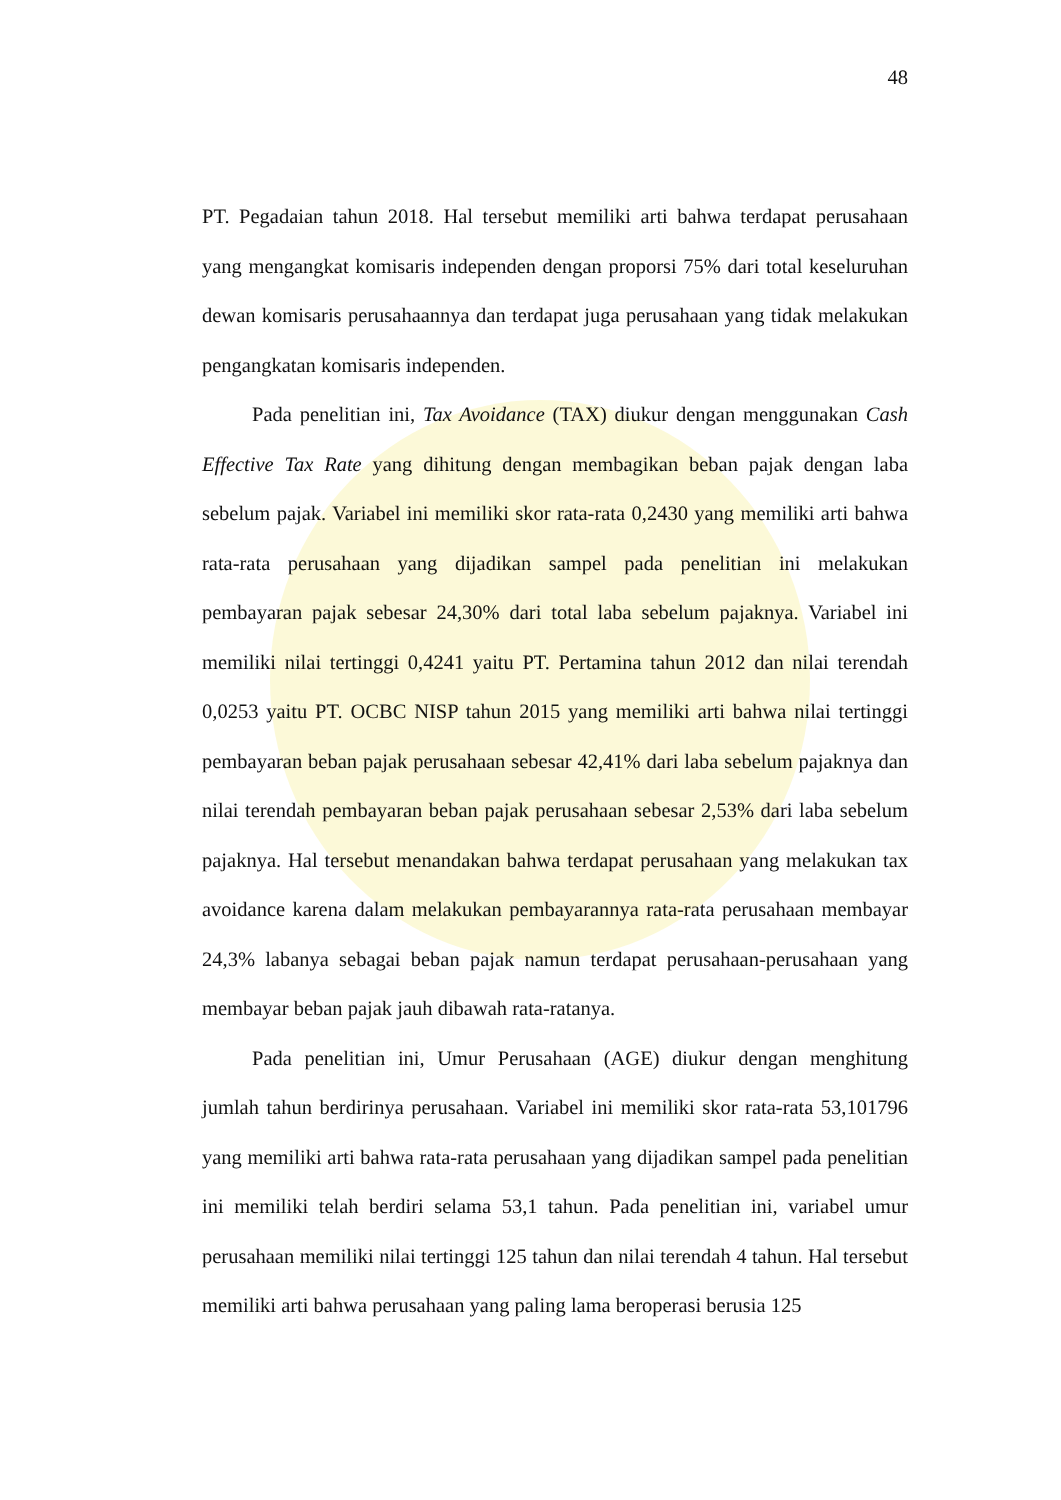48
PT. Pegadaian tahun 2018. Hal tersebut memiliki arti bahwa terdapat perusahaan yang mengangkat komisaris independen dengan proporsi 75% dari total keseluruhan dewan komisaris perusahaannya dan terdapat juga perusahaan yang tidak melakukan pengangkatan komisaris independen.
Pada penelitian ini, Tax Avoidance (TAX) diukur dengan menggunakan Cash Effective Tax Rate yang dihitung dengan membagikan beban pajak dengan laba sebelum pajak. Variabel ini memiliki skor rata-rata 0,2430 yang memiliki arti bahwa rata-rata perusahaan yang dijadikan sampel pada penelitian ini melakukan pembayaran pajak sebesar 24,30% dari total laba sebelum pajaknya. Variabel ini memiliki nilai tertinggi 0,4241 yaitu PT. Pertamina tahun 2012 dan nilai terendah 0,0253 yaitu PT. OCBC NISP tahun 2015 yang memiliki arti bahwa nilai tertinggi pembayaran beban pajak perusahaan sebesar 42,41% dari laba sebelum pajaknya dan nilai terendah pembayaran beban pajak perusahaan sebesar 2,53% dari laba sebelum pajaknya. Hal tersebut menandakan bahwa terdapat perusahaan yang melakukan tax avoidance karena dalam melakukan pembayarannya rata-rata perusahaan membayar 24,3% labanya sebagai beban pajak namun terdapat perusahaan-perusahaan yang membayar beban pajak jauh dibawah rata-ratanya.
Pada penelitian ini, Umur Perusahaan (AGE) diukur dengan menghitung jumlah tahun berdirinya perusahaan. Variabel ini memiliki skor rata-rata 53,101796 yang memiliki arti bahwa rata-rata perusahaan yang dijadikan sampel pada penelitian ini memiliki telah berdiri selama 53,1 tahun. Pada penelitian ini, variabel umur perusahaan memiliki nilai tertinggi 125 tahun dan nilai terendah 4 tahun. Hal tersebut memiliki arti bahwa perusahaan yang paling lama beroperasi berusia 125